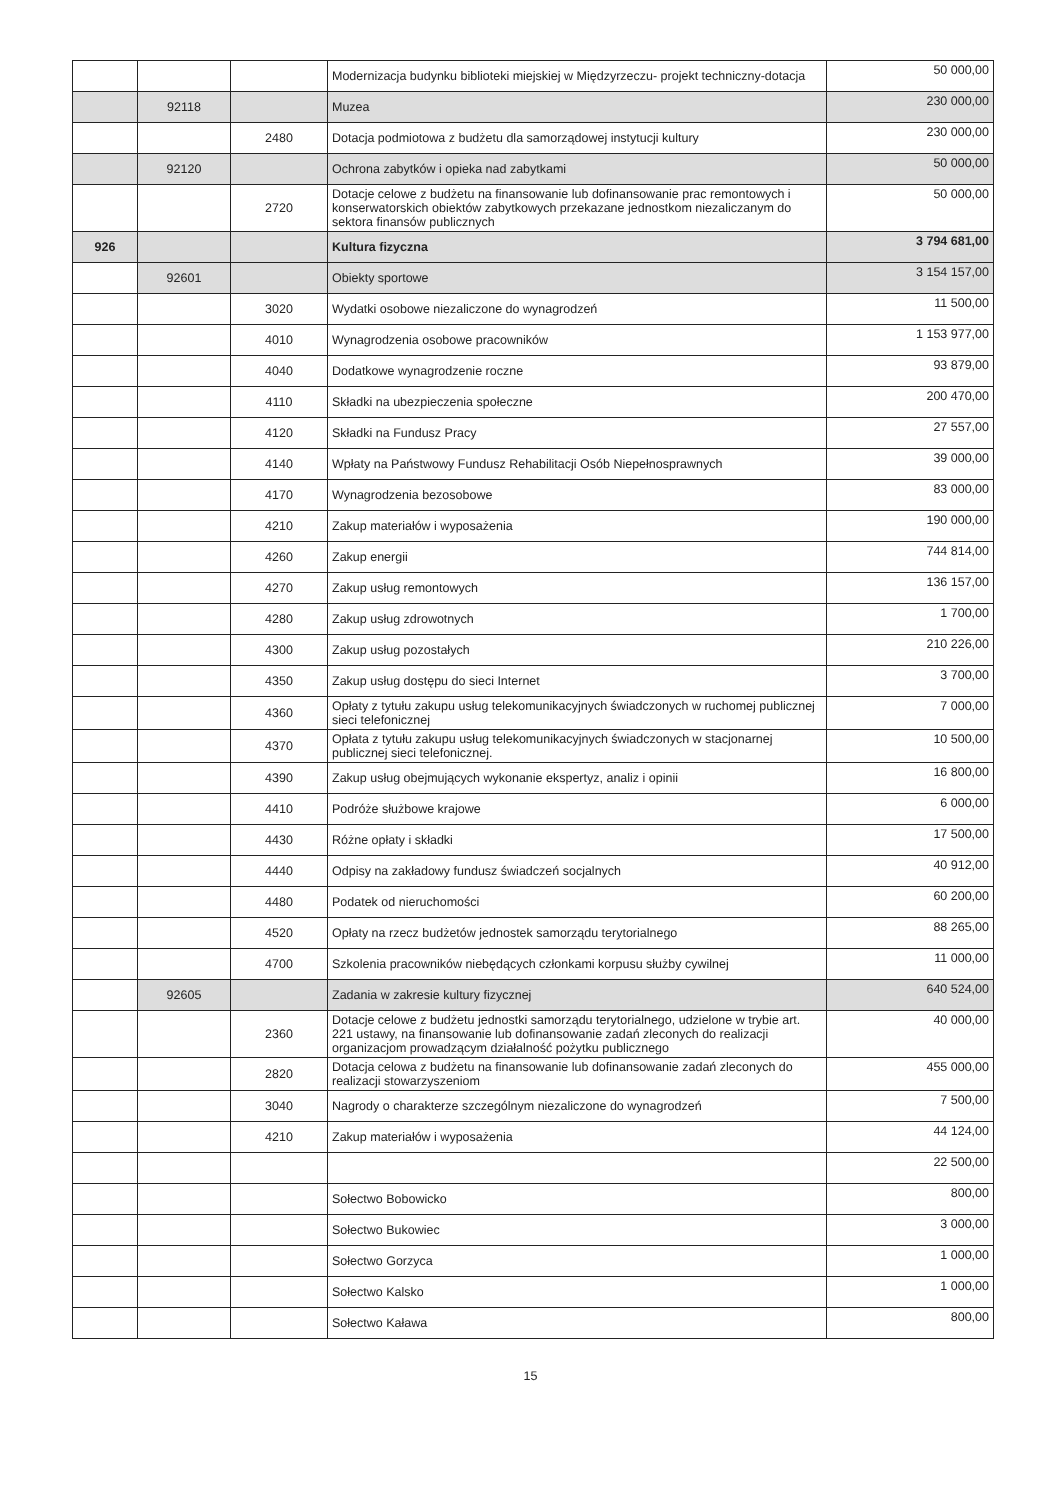| | | | Modernizacja budynku biblioteki miejskiej w Międzyrzeczu- projekt techniczny-dotacja | 50 000,00 |
| | 92118 | | Muzea | 230 000,00 |
| | | 2480 | Dotacja podmiotowa z budżetu dla samorządowej instytucji kultury | 230 000,00 |
| | 92120 | | Ochrona zabytków i opieka nad zabytkami | 50 000,00 |
| | | 2720 | Dotacje celowe z budżetu na finansowanie lub dofinansowanie prac remontowych i konserwatorskich obiektów zabytkowych przekazane jednostkom niezaliczanym do sektora finansów publicznych | 50 000,00 |
| 926 | | | Kultura fizyczna | 3 794 681,00 |
| | 92601 | | Obiekty sportowe | 3 154 157,00 |
| | | 3020 | Wydatki osobowe niezaliczone do wynagrodzeń | 11 500,00 |
| | | 4010 | Wynagrodzenia osobowe pracowników | 1 153 977,00 |
| | | 4040 | Dodatkowe wynagrodzenie roczne | 93 879,00 |
| | | 4110 | Składki na ubezpieczenia społeczne | 200 470,00 |
| | | 4120 | Składki na Fundusz Pracy | 27 557,00 |
| | | 4140 | Wpłaty na Państwowy Fundusz Rehabilitacji Osób Niepełnosprawnych | 39 000,00 |
| | | 4170 | Wynagrodzenia bezosobowe | 83 000,00 |
| | | 4210 | Zakup materiałów i wyposażenia | 190 000,00 |
| | | 4260 | Zakup energii | 744 814,00 |
| | | 4270 | Zakup usług remontowych | 136 157,00 |
| | | 4280 | Zakup usług zdrowotnych | 1 700,00 |
| | | 4300 | Zakup usług pozostałych | 210 226,00 |
| | | 4350 | Zakup usług dostępu do sieci Internet | 3 700,00 |
| | | 4360 | Opłaty z tytułu zakupu usług telekomunikacyjnych świadczonych w ruchomej publicznej sieci telefonicznej | 7 000,00 |
| | | 4370 | Opłata z tytułu zakupu usług telekomunikacyjnych świadczonych w stacjonarnej publicznej sieci telefonicznej. | 10 500,00 |
| | | 4390 | Zakup usług obejmujących wykonanie ekspertyz, analiz i opinii | 16 800,00 |
| | | 4410 | Podróże służbowe krajowe | 6 000,00 |
| | | 4430 | Różne opłaty i składki | 17 500,00 |
| | | 4440 | Odpisy na zakładowy fundusz świadczeń socjalnych | 40 912,00 |
| | | 4480 | Podatek od nieruchomości | 60 200,00 |
| | | 4520 | Opłaty na rzecz budżetów jednostek samorządu terytorialnego | 88 265,00 |
| | | 4700 | Szkolenia pracowników niebędących członkami korpusu służby cywilnej | 11 000,00 |
| | 92605 | | Zadania w zakresie kultury fizycznej | 640 524,00 |
| | | 2360 | Dotacje celowe z budżetu jednostki samorządu terytorialnego, udzielone w trybie art. 221 ustawy, na finansowanie lub dofinansowanie zadań zleconych do realizacji organizacjom prowadzącym działalność pożytku publicznego | 40 000,00 |
| | | 2820 | Dotacja celowa z budżetu na finansowanie lub dofinansowanie zadań zleconych do realizacji stowarzyszeniom | 455 000,00 |
| | | 3040 | Nagrody o charakterze szczególnym niezaliczone do wynagrodzeń | 7 500,00 |
| | | 4210 | Zakup materiałów i wyposażenia | 44 124,00 |
| | | | | 22 500,00 |
| | | | Sołectwo Bobowicko | 800,00 |
| | | | Sołectwo Bukowiec | 3 000,00 |
| | | | Sołectwo Gorzyca | 1 000,00 |
| | | | Sołectwo Kalsko | 1 000,00 |
| | | | Sołectwo Kaława | 800,00 |
15